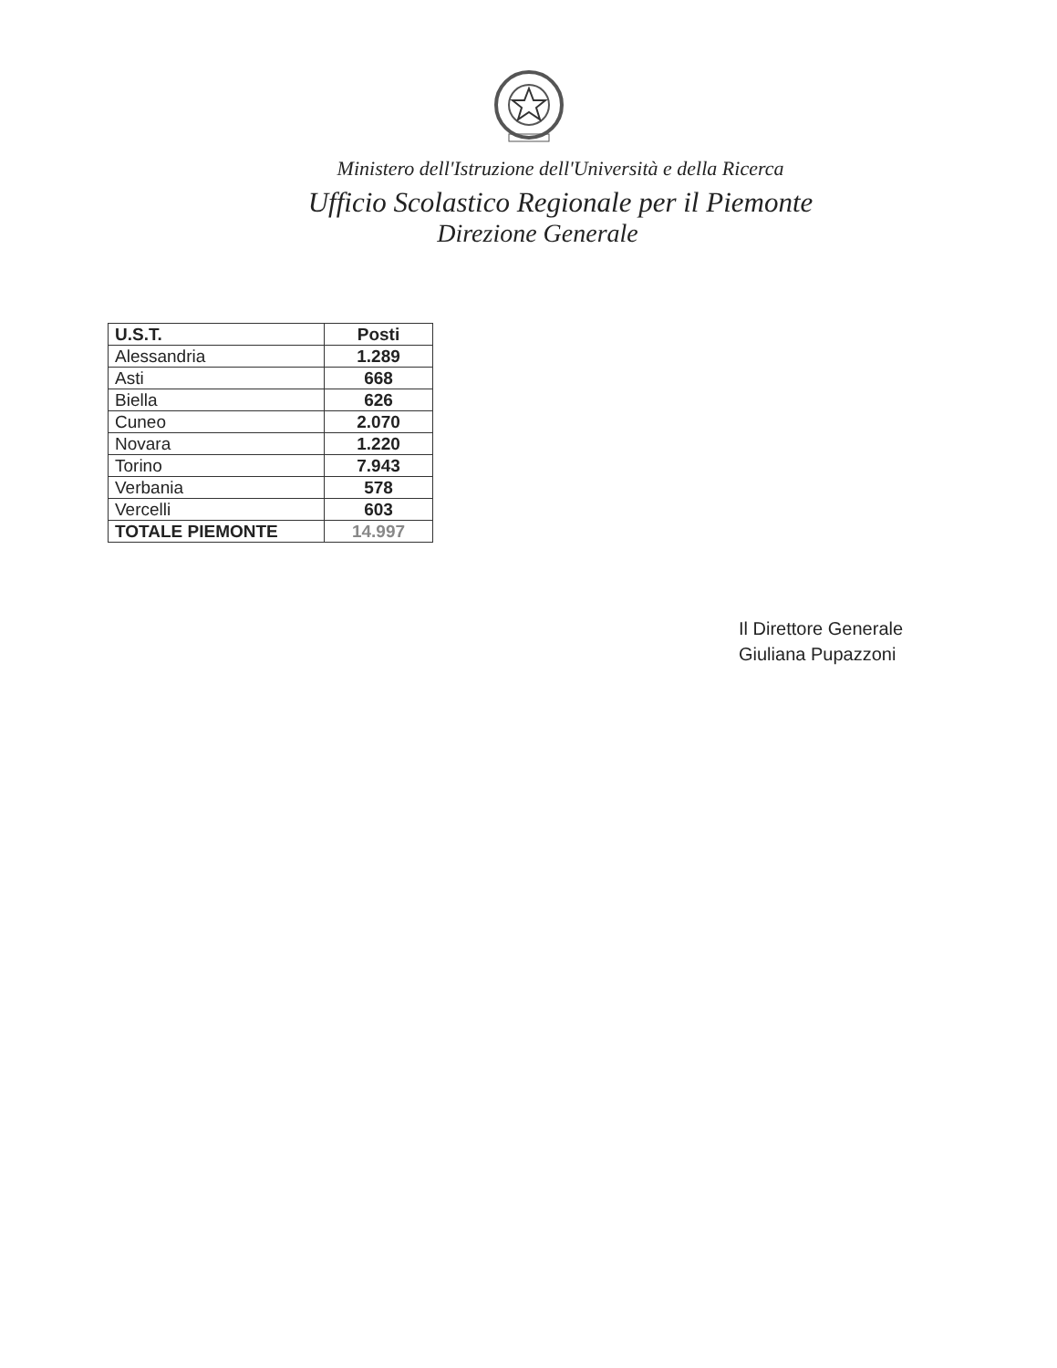Ministero dell'Istruzione dell'Università e della Ricerca
Ufficio Scolastico Regionale per il Piemonte
Direzione Generale
| U.S.T. | Posti |
| --- | --- |
| Alessandria | 1.289 |
| Asti | 668 |
| Biella | 626 |
| Cuneo | 2.070 |
| Novara | 1.220 |
| Torino | 7.943 |
| Verbania | 578 |
| Vercelli | 603 |
| TOTALE PIEMONTE | 14.997 |
Il Direttore Generale
Giuliana Pupazzoni